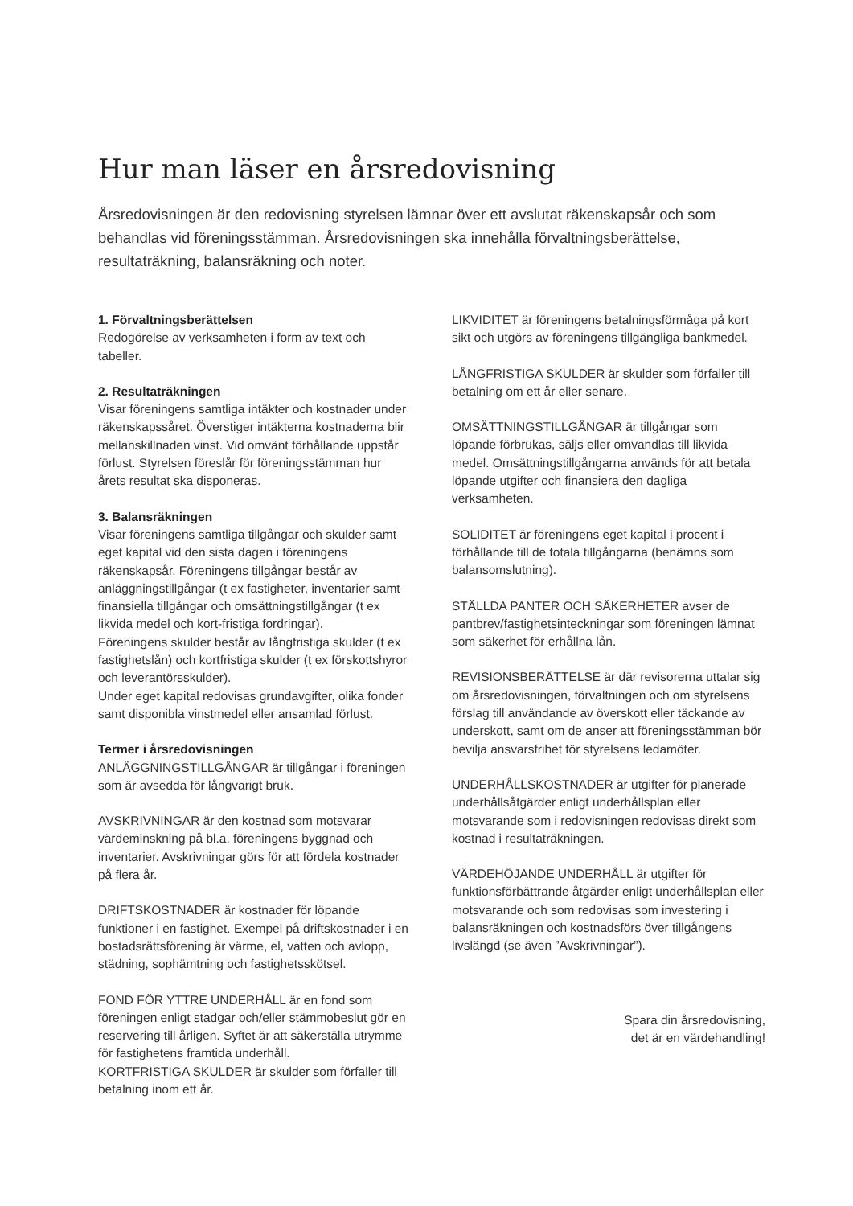Hur man läser en årsredovisning
Årsredovisningen är den redovisning styrelsen lämnar över ett avslutat räkenskapsår och som behandlas vid föreningsstämman. Årsredovisningen ska innehålla förvaltningsberättelse, resultaträkning, balansräkning och noter.
1. Förvaltningsberättelsen
Redogörelse av verksamheten i form av text och tabeller.
2. Resultaträkningen
Visar föreningens samtliga intäkter och kostnader under räkenskapssåret. Överstiger intäkterna kostnaderna blir mellanskillnaden vinst. Vid omvänt förhållande uppstår förlust. Styrelsen föreslår för föreningsstämman hur årets resultat ska disponeras.
3. Balansräkningen
Visar föreningens samtliga tillgångar och skulder samt eget kapital vid den sista dagen i föreningens räkenskapsår. Föreningens tillgångar består av anläggningstillgångar (t ex fastigheter, inventarier samt finansiella tillgångar och omsättningstillgångar (t ex likvida medel och kort-fristiga fordringar).
Föreningens skulder består av långfristiga skulder (t ex fastighetslån) och kortfristiga skulder (t ex förskottshyror och leverantörsskulder).
Under eget kapital redovisas grundavgifter, olika fonder samt disponibla vinstmedel eller ansamlad förlust.
Termer i årsredovisningen
ANLÄGGNINGSTILLGÅNGAR är tillgångar i föreningen som är avsedda för långvarigt bruk.
AVSKRIVNINGAR är den kostnad som motsvarar värdeminskning på bl.a. föreningens byggnad och inventarier. Avskrivningar görs för att fördela kostnader på flera år.
DRIFTSKOSTNADER är kostnader för löpande funktioner i en fastighet. Exempel på driftskostnader i en bostadsrättsförening är värme, el, vatten och avlopp, städning, sophämtning och fastighetsskötsel.
FOND FÖR YTTRE UNDERHÅLL är en fond som föreningen enligt stadgar och/eller stämmobeslut gör en reservering till årligen. Syftet är att säkerställa utrymme för fastighetens framtida underhåll.
KORTFRISTIGA SKULDER är skulder som förfaller till betalning inom ett år.
LIKVIDITET är föreningens betalningsförmåga på kort sikt och utgörs av föreningens tillgängliga bankmedel.
LÅNGFRISTIGA SKULDER är skulder som förfaller till betalning om ett år eller senare.
OMSÄTTNINGSTILLGÅNGAR är tillgångar som löpande förbrukas, säljs eller omvandlas till likvida medel. Omsättningstillgångarna används för att betala löpande utgifter och finansiera den dagliga verksamheten.
SOLIDITET är föreningens eget kapital i procent i förhållande till de totala tillgångarna (benämns som balansomslutning).
STÄLLDA PANTER OCH SÄKERHETER avser de pantbrev/fastighetsinteckningar som föreningen lämnat som säkerhet för erhållna lån.
REVISIONSBERÄTTELSE är där revisorerna uttalar sig om årsredovisningen, förvaltningen och om styrelsens förslag till användande av överskott eller täckande av underskott, samt om de anser att föreningsstämman bör bevilja ansvarsfrihet för styrelsens ledamöter.
UNDERHÅLLSKOSTNADER är utgifter för planerade underhållsåtgärder enligt underhållsplan eller motsvarande som i redovisningen redovisas direkt som kostnad i resultaträkningen.
VÄRDEHÖJANDE UNDERHÅLL är utgifter för funktionsförbättrande åtgärder enligt underhållsplan eller motsvarande och som redovisas som investering i balansräkningen och kostnadsförs över tillgångens livslängd (se även ”Avskrivningar”).
Spara din årsredovisning,
det är en värdehandling!